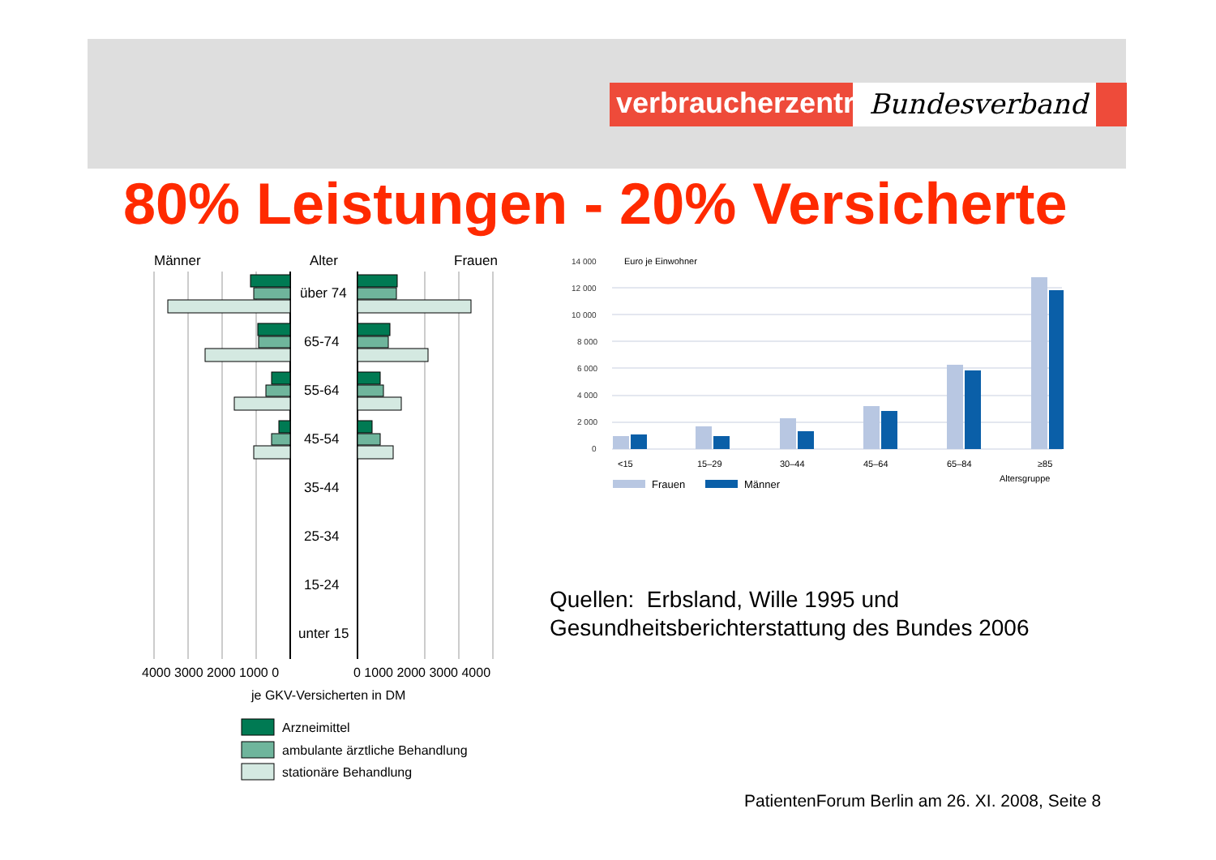verbraucherzentrale
Bundesverband
80% Leistungen - 20% Versicherte
Männer
Alter
Frauen
über 74
65-74
55-64
45-54
35-44
25-34
15-24
unter 15
4000 3000 2000 1000 0
0 1000 2000 3000 4000
je GKV-Versicherten in DM
Arzneimittel
ambulante ärztliche Behandlung
stationäre Behandlung
14 000
12 000
10 000
8 000
6 000
4 000
2 000
0
Euro je Einwohner
<15
15–29
30–44
45–64
65–84
≥85
Altersgruppe
Frauen
Männer
Quellen: Erbsland, Wille 1995 und
Gesundheitsberichterstattung des Bundes 2006
PatientenForum Berlin am 26. XI. 2008, Seite 8